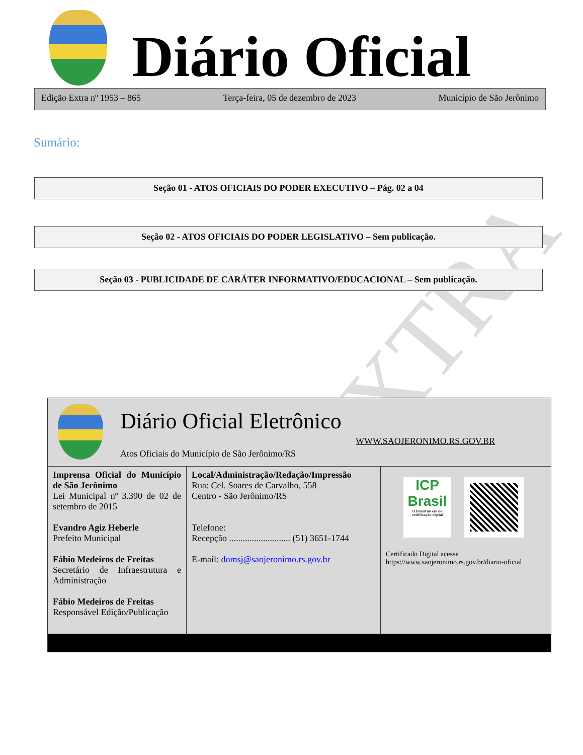EXTRA
Diário Oficial
Edição Extra nº 1953 – 865 Terça-feira, 05 de dezembro de 2023 Município de São Jerônimo
Sumário:
Seção 01 - ATOS OFICIAIS DO PODER EXECUTIVO – Pág. 02 a 04
Seção 02 - ATOS OFICIAIS DO PODER LEGISLATIVO – Sem publicação.
Seção 03 - PUBLICIDADE DE CARÁTER INFORMATIVO/EDUCACIONAL – Sem publicação.
Diário Oficial Eletrônico
WWW.SAOJERONIMO.RS.GOV.BR
Atos Oficiais do Município de São Jerônimo/RS
| Imprensa Oficial do Município de São Jerônimo Lei Municipal nº 3.390 de 02 de setembro de 2015 Evandro Agiz Heberle Prefeito Municipal Fábio Medeiros de Freitas Secretário de Infraestrutura e Administração Fábio Medeiros de Freitas Responsável Edição/Publicação | Local/Administração/Redação/Impressão Rua: Cel. Soares de Carvalho, 558 Centro - São Jerônimo/RS Telefone: Recepção ........................... (51) 3651-1744 E-mail: domsj@saojeronimo.rs.gov.br | ICP Brasil O Brasil na era da certificação digital Certificado Digital acesse https://www.saojeronimo.rs.gov.br/diario-oficial |